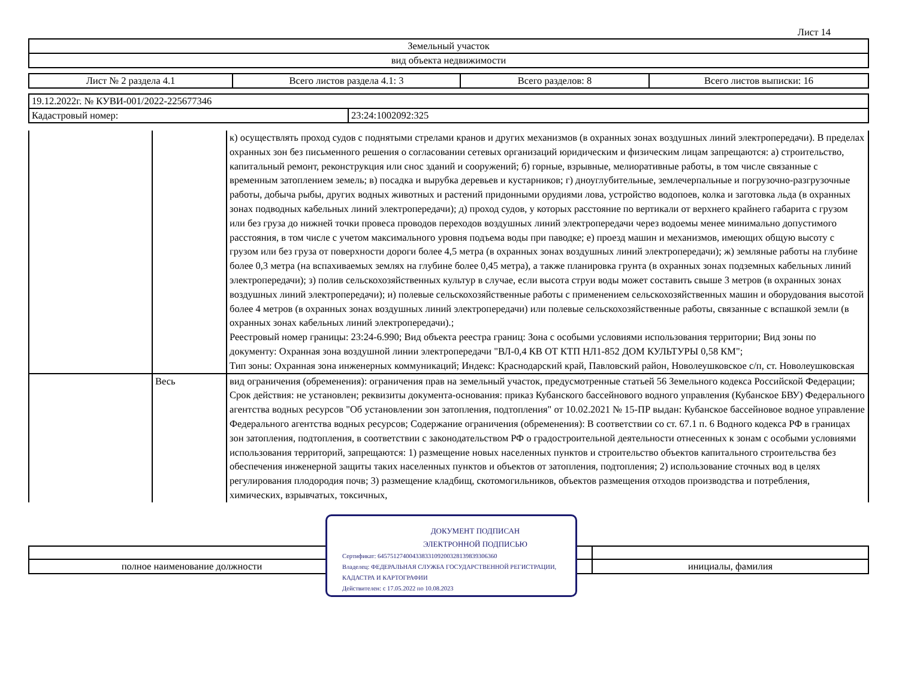Лист 14
| Земельный участок |
| вид объекта недвижимости |
| Лист № 2 раздела 4.1 | Всего листов раздела 4.1: 3 | Всего разделов: 8 | Всего листов выписки: 16 |
| 19.12.2022г. № КУВИ-001/2022-225677346 | |
| Кадастровый номер: | 23:24:1002092:325 |
| | | к) осуществлять проход судов с поднятыми стрелами кранов и других механизмов (в охранных зонах воздушных линий электропередачи). В пределах охранных зон без письменного решения о согласовании сетевых организаций юридическим и физическим лицам запрещаются: а) строительство, капитальный ремонт, реконструкция или снос зданий и сооружений; б) горные, взрывные, мелиоративные работы, в том числе связанные с временным затоплением земель; в) посадка и вырубка деревьев и кустарников; г) дноуглубительные, землечерпальные и погрузочно-разгрузочные работы, добыча рыбы, других водных животных и растений придонными орудиями лова, устройство водопоев, колка и заготовка льда (в охранных зонах подводных кабельных линий электропередачи); д) проход судов, у которых расстояние по вертикали от верхнего крайнего габарита с грузом или без груза до нижней точки провеса проводов переходов воздушных линий электропередачи через водоемы менее минимально допустимого расстояния, в том числе с учетом максимального уровня подъема воды при паводке; е) проезд машин и механизмов, имеющих общую высоту с грузом или без груза от поверхности дороги более 4,5 метра (в охранных зонах воздушных линий электропередачи); ж) земляные работы на глубине более 0,3 метра (на вспахиваемых землях на глубине более 0,45 метра), а также планировка грунта (в охранных зонах подземных кабельных линий электропередачи); з) полив сельскохозяйственных культур в случае, если высота струи воды может составить свыше 3 метров (в охранных зонах воздушных линий электропередачи); и) полевые сельскохозяйственные работы с применением сельскохозяйственных машин и оборудования высотой более 4 метров (в охранных зонах воздушных линий электропередачи) или полевые сельскохозяйственные работы, связанные с вспашкой земли (в охранных зонах кабельных линий электропередачи).; Реестровый номер границы: 23:24-6.990; Вид объекта реестра границ: Зона с особыми условиями использования территории; Вид зоны по документу: Охранная зона воздушной линии электропередачи "ВЛ-0,4 КВ ОТ КТП НЛ1-852 ДОМ КУЛЬТУРЫ 0,58 КМ"; Тип зоны: Охранная зона инженерных коммуникаций; Индекс: Краснодарский край, Павловский район, Новолеушковское с/п, ст. Новолеушковская |
| | Весь | вид ограничения (обременения): ограничения прав на земельный участок, предусмотренные статьей 56 Земельного кодекса Российской Федерации; Срок действия: не установлен; реквизиты документа-основания: приказ Кубанского бассейнового водного управления (Кубанское БВУ) Федерального агентства водных ресурсов "Об установлении зон затопления, подтопления" от 10.02.2021 № 15-ПР выдан: Кубанское бассейновое водное управление Федерального агентства водных ресурсов; Содержание ограничения (обременения): В соответствии со ст. 67.1 п. 6 Водного кодекса РФ в границах зон затопления, подтопления, в соответствии с законодательством РФ о градостроительной деятельности отнесенных к зонам с особыми условиями использования территорий, запрещаются: 1) размещение новых населенных пунктов и строительство объектов капитального строительства без обеспечения инженерной защиты таких населенных пунктов и объектов от затопления, подтопления; 2) использование сточных вод в целях регулирования плодородия почв; 3) размещение кладбищ, скотомогильников, объектов размещения отходов производства и потребления, химических, взрывчатых, токсичных, |
| полное наименование должности | инициалы, фамилия |
ДОКУМЕНТ ПОДПИСАН
ЭЛЕКТРОННОЙ ПОДПИСЬЮ
Сертификат: 645751274004338331092003281398393063​60
Владелец: ФЕДЕРАЛЬНАЯ СЛУЖБА ГОСУДАРСТВЕННОЙ РЕГИСТРАЦИИ, КАДАСТРА И КАРТОГРАФИИ
Действителен: с 17.05.2022 по 10.08.2023